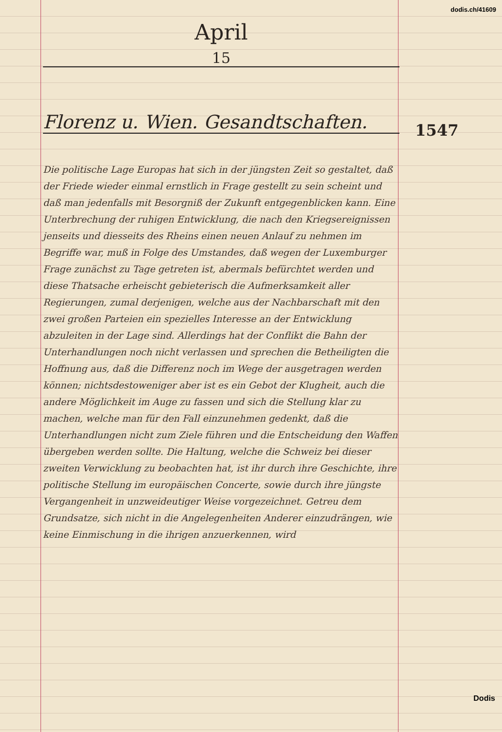dodis.ch/41609
April
15
Florenz u. Wien. Gesandtschaften.
Die politische Lage Europas hat sich in der jüngsten Zeit so gestaltet, daß der Friede wieder einmal ernstlich in Frage gestellt zu sein scheint und daß man jedenfalls mit Besorgniß der Zukunft entgegenblicken kann. Eine Unterbrechung der ruhigen Entwicklung, die nach den Kriegsereignissen jenseits und diesseits des Rheins einen neuen Anlauf zu nehmen im Begriffe war, muß in Folge des Umstandes, daß wegen der Luxemburger Frage zunächst zu Tage getreten ist, abermals befürchtet werden und diese Thatsache erheischt gebieterisch die Aufmerksamkeit aller Regierungen, zumal derjenigen, welche aus der Nachbarschaft mit den zwei großen Parteien ein spezielles Interesse an der Entwicklung abzuleiten in der Lage sind. Allerdings hat der Conflikt die Bahn der Unterhandlungen noch nicht verlassen und sprechen die Betheiligten die Hoffnung aus, daß die Differenz noch im Wege der ausgetragen werden können; nichtsdestoweniger aber ist es ein Gebot der Klugheit, auch die andere Möglichkeit im Auge zu fassen und sich die Stellung klar zu machen, welche man für den Fall einzunehmen gedenkt, daß die Unterhandlungen nicht zum Ziele führen und die Entscheidung den Waffen übergeben werden sollte. Die Haltung, welche die Schweiz bei dieser zweiten Verwicklung zu beobachten hat, ist ihr durch ihre Geschichte, ihre politische Stellung im europäischen Concerte, sowie durch ihre jüngste Vergangenheit in unzweideutiger Weise vorgezeichnet. Getreu dem Grundsatze, sich nicht in die Angelegenheiten Anderer einzudrängen, wie keine Einmischung in die ihrigen anzuerkennen, wird
1547
Dodis